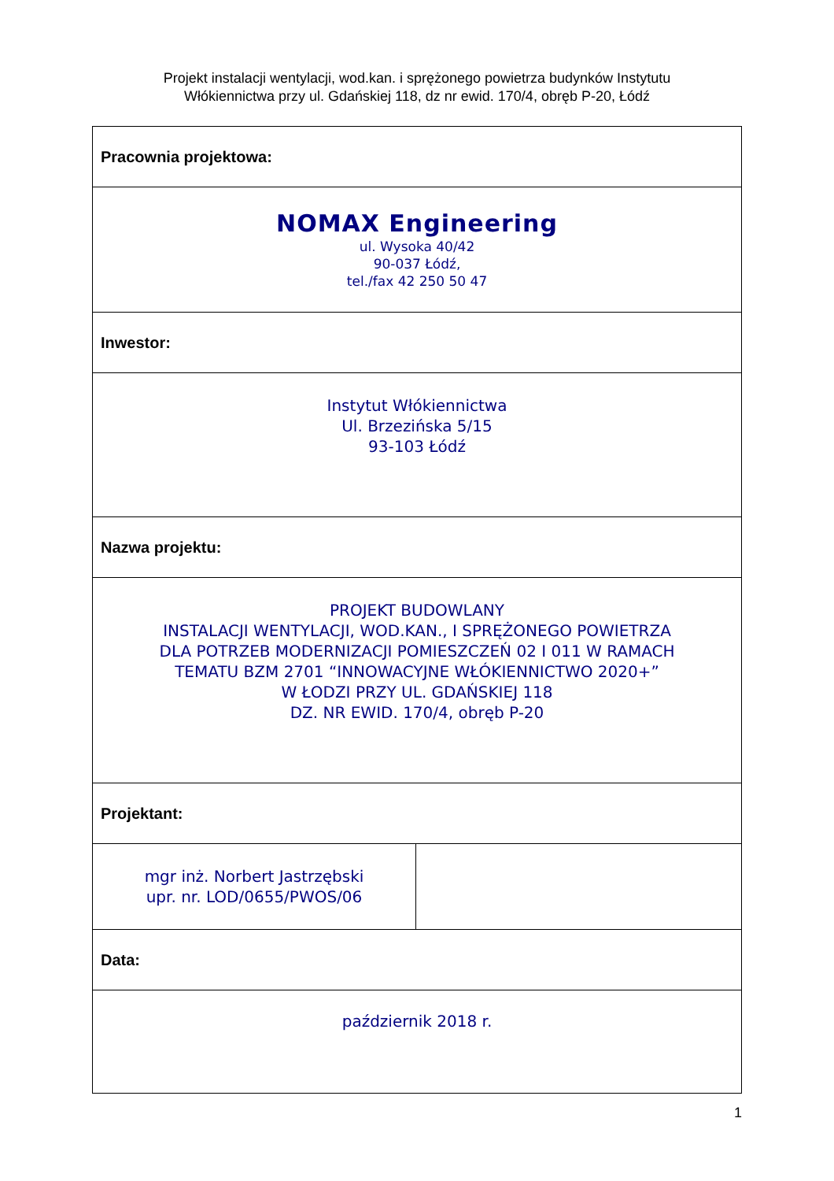Projekt instalacji wentylacji, wod.kan. i sprężonego powietrza budynków Instytutu
Włókiennictwa przy ul. Gdańskiej 118, dz nr ewid. 170/4, obręb P-20, Łódź
| Pracownia projektowa: | |
| NOMAX Engineering ul. Wysoka 40/42 90-037 Łódź, tel./fax 42 250 50 47 | |
| Inwestor: | |
| Instytut Włókiennictwa Ul. Brzezińska 5/15 93-103 Łódź | |
| Nazwa projektu: | |
| PROJEKT BUDOWLANY INSTALACJI WENTYLACJI, WOD.KAN., I SPRĘŻONEGO POWIETRZA DLA POTRZEB MODERNIZACJI POMIESZCZEŃ 02 I 011 W RAMACH TEMATU BZM 2701 “INNOWACYJNE WŁÓKIENNICTWO 2020+” W ŁODZI PRZY UL. GDAŃSKIEJ 118 DZ. NR EWID. 170/4, obręb P-20 | |
| Projektant: | |
| mgr inż. Norbert Jastrzębski upr. nr. LOD/0655/PWOS/06 | |
| Data: | |
| październik 2018 r. | |
1